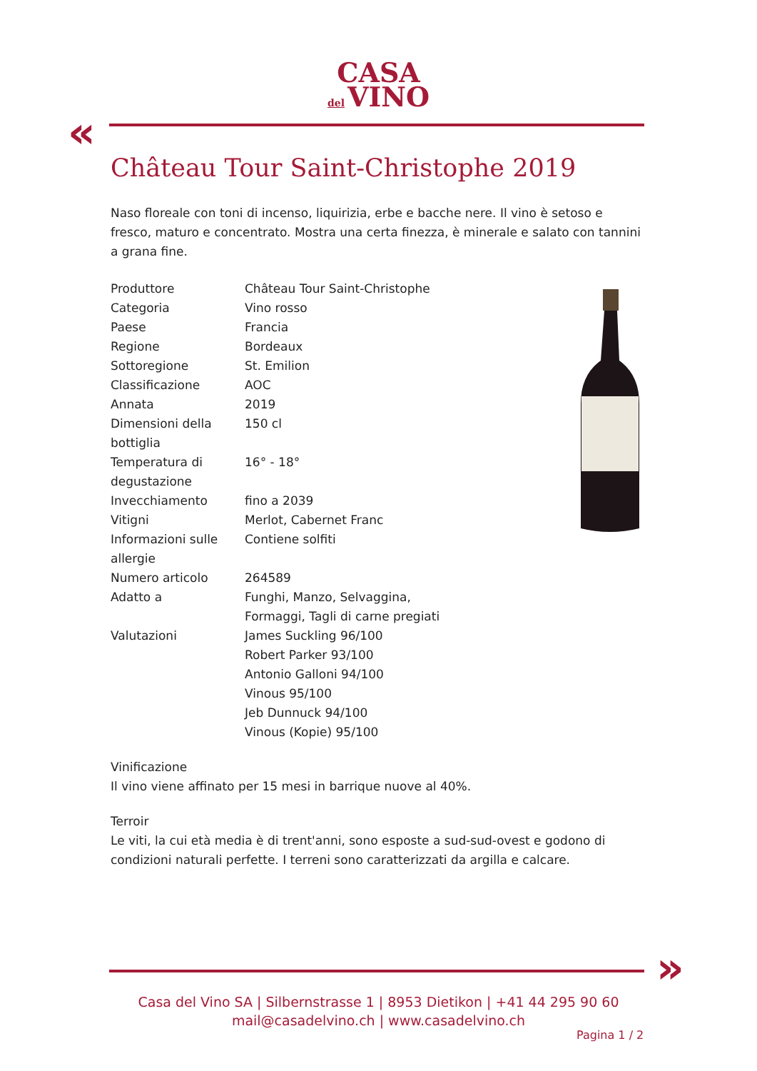CASA
del VINO
«
Château Tour Saint-Christophe 2019
Naso floreale con toni di incenso, liquirizia, erbe e bacche nere. Il vino è setoso e fresco, maturo e concentrato. Mostra una certa finezza, è minerale e salato con tannini a grana fine.
| Produttore | Château Tour Saint-Christophe |
| Categoria | Vino rosso |
| Paese | Francia |
| Regione | Bordeaux |
| Sottoregione | St. Emilion |
| Classificazione | AOC |
| Annata | 2019 |
| Dimensioni della bottiglia | 150 cl |
| Temperatura di degustazione | 16° - 18° |
| Invecchiamento | fino a 2039 |
| Vitigni | Merlot, Cabernet Franc |
| Informazioni sulle allergie | Contiene solfiti |
| Numero articolo | 264589 |
| Adatto a | Funghi, Manzo, Selvaggina, Formaggi, Tagli di carne pregiati |
| Valutazioni | James Suckling 96/100 Robert Parker 93/100 Antonio Galloni 94/100 Vinous 95/100 Jeb Dunnuck 94/100 Vinous (Kopie) 95/100 |
Vinificazione
Il vino viene affinato per 15 mesi in barrique nuove al 40%.
Terroir
Le viti, la cui età media è di trent'anni, sono esposte a sud-sud-ovest e godono di condizioni naturali perfette. I terreni sono caratterizzati da argilla e calcare.
»
Casa del Vino SA | Silbernstrasse 1 | 8953 Dietikon | +41 44 295 90 60
mail@casadelvino.ch | www.casadelvino.ch
Pagina 1 / 2